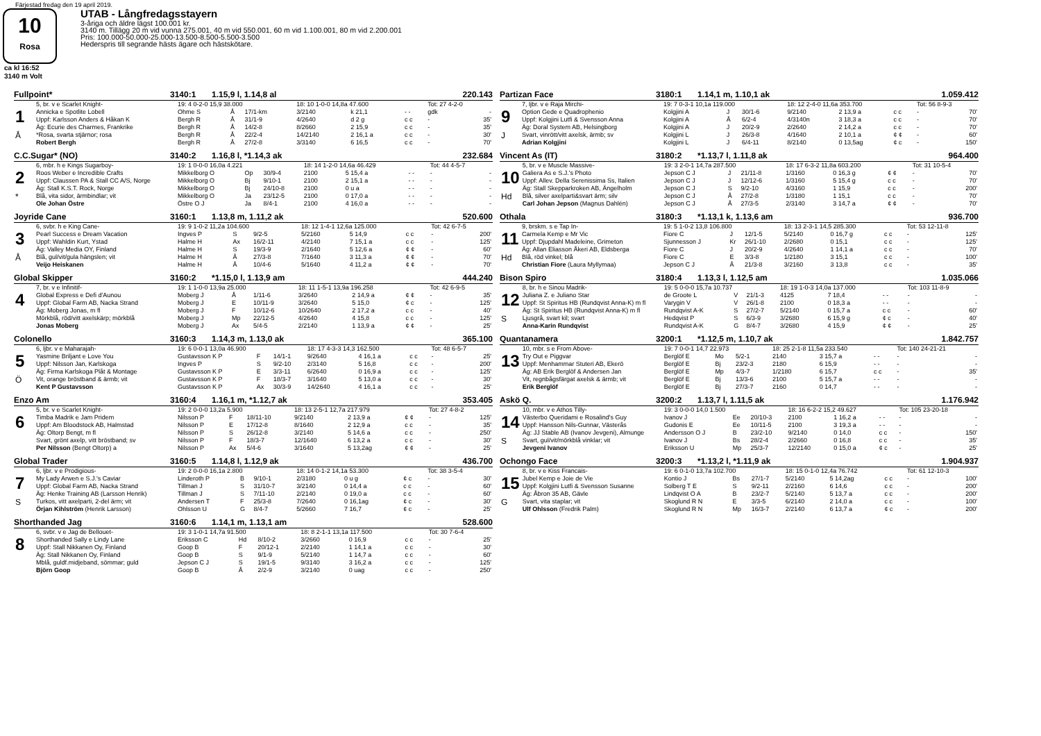Färjestad fredag den 19 april 2019.
10
Rosa
UTAB - Långfredagsstayern
3-åriga och äldre lägst 100.001 kr.
3140 m. Tillägg 20 m vid vunna 275.001, 40 m vid 550.001, 60 m vid 1.100.001, 80 m vid 2.200.001
Pris: 100.000-50.000-25.000-13.500-8.500-5.500-3.500
Hederspris till segrande hästs ägare och hästskötare.
ca kl 16:52
3140 m Volt
Fullpoint* 3140:1 1.15,9 l, 1.14,8 al 220.143
| | 5, br. v e Scarlet Knight- | 19: 4 0-2-0 15,9 38.000 | | | 18: 10 1-0-0 14,8a 47.600 | | | Tot: 27 4-2-0 | |
| 1 Å | Annicka e Spotlite Lobell | Ohme S | Å | 17/1-km | 3/2140 | k 21,1 | - - | gdk | - |
| | Uppf: Karlsson Anders & Håkan K | Bergh R | Å | 31/1-9 | 4/2640 | d 2 g | c c | - | 35' |
| | Äg: Ecurie des Charmes, Frankrike | Bergh R | Å | 14/2-8 | 8/2660 | 2 15,9 | c c | - | 35' |
| | *Rosa, svarta stjärnor; rosa | Bergh R | Å | 22/2-4 | 14/2140 | 2 16,1 a | c c | - | 30' |
| | Robert Bergh | Bergh R | Å | 27/2-8 | 3/3140 | 6 16,5 | c c | - | 70' |
C.C.Sugar* (NO) 3140:2 1.16,8 l, *1.14,3 ak 232.684
| | 6, mbr. h e Kings Sugarboy- | 19: 1 0-0-0 16,0a 4.221 | | | 18: 14 1-2-0 14,6a 46.429 | | | Tot: 44 4-5-7 | |
| 2 * | Roos Weber e Incredible Crafts | Mikkelborg O | Op | 30/9-4 | 2100 | 5 15,4 a | - - | - | - |
| | Uppf: Claussen PA & Stall CC A/S, Norge | Mikkelborg O | Bj | 9/10-1 | 2100 | 2 15,1 a | - - | - | - |
| | Äg: Stall K.S.T. Rock, Norge | Mikkelborg O | Bj | 24/10-8 | 2100 | 0 u a | - - | - | - |
| | Blå, vita sidor, ärmbindlar; vit | Mikkelborg O | Ja | 23/12-5 | 2100 | 0 17,0 a | - - | - | - |
| | Ole Johan Östre | Östre O J | Ja | 8/4-1 | 2100 | 4 16,0 a | - - | - | - |
Joyride Cane 3160:1 1.13,8 m, 1.11,2 ak 520.600
| | 6, svbr. h e King Cane- | 19: 9 1-0-2 11,2a 104.600 | | | 18: 12 1-4-1 12,6a 125.000 | | | Tot: 42 6-7-5 | |
| 3 Å | Pearl Success e Dream Vacation | Ingves P | S | 9/2-5 | 5/2160 | 5 14,9 | c c | - | 200' |
| | Uppf: Wahldin Kurt, Ystad | Halme H | Ax | 16/2-11 | 4/2140 | 7 15,1 a | c c | - | 125' |
| | Äg: Valley Media OY, Finland | Halme H | S | 19/3-9 | 2/1640 | 5 12,6 a | ¢ ¢ | - | 60' |
| | Blå, gul/vit/gula hängslen; vit | Halme H | Å | 27/3-8 | 7/1640 | 3 11,3 a | ¢ ¢ | - | 70' |
| | Veijo Heiskanen | Halme H | Å | 10/4-6 | 5/1640 | 4 11,2 a | ¢ ¢ | - | 70' |
Global Skipper 3160:2 *1.15,0 l, 1.13,9 am 444.240
| | 7, br. v e Infinitif- | 19: 1 1-0-0 13,9a 25.000 | | | 18: 11 1-5-1 13,9a 196.258 | | | Tot: 42 6-9-5 | |
| 4 | Global Express e Defi d'Aunou | Moberg J | Å | 1/11-6 | 3/2640 | 2 14,9 a | ¢ ¢ | - | 35' |
| | Uppf: Global Farm AB, Nacka Strand | Moberg J | E | 10/11-9 | 3/2640 | 5 15,0 | ¢ c | - | 125' |
| | Äg: Moberg Jonas, m fl | Moberg J | F | 10/12-6 | 10/2640 | 2 17,2 a | c c | - | 40' |
| | Mörkblå, röd/vitt axelskärp; mörkblå | Moberg J | Mp | 22/12-5 | 4/2640 | 4 15,8 | c c | - | 125' |
| | Jonas Moberg | Moberg J | Ax | 5/4-5 | 2/2140 | 1 13,9 a | ¢ ¢ | - | 25' |
Colonello 3160:3 1.14,3 m, 1.13,0 ak 365.100
| | 6, ljbr. v e Maharajah- | 19: 6 0-0-1 13,0a 46.900 | | | 18: 17 4-3-3 14,3 162.500 | | | Tot: 48 6-5-7 | |
| 5 Ö | Yasmine Briljant e Love You | Gustavsson K P | F | 14/1-1 | 9/2640 | 4 16,1 a | c c | - | 25' |
| | Uppf: Nilsson Jan, Karlskoga | Ingves P | S | 9/2-10 | 2/3140 | 5 16,8 | c c | - | 200' |
| | Äg: Firma Karlskoga Plåt & Montage | Gustavsson K P | E | 3/3-11 | 6/2640 | 0 16,9 a | c c | - | 125' |
| | Vit, orange bröstband & ärmb; vit | Gustavsson K P | F | 18/3-7 | 3/1640 | 5 13,0 a | c c | - | 30' |
| | Kent P Gustavsson | Gustavsson K P | Ax | 30/3-9 | 14/2640 | 4 16,1 a | c c | - | 25' |
Enzo Am 3160:4 1.16,1 m, *1.12,7 ak 353.405
| | 5, br. v e Scarlet Knight- | 19: 2 0-0-0 13,2a 5.900 | | | 18: 13 2-5-1 12,7a 217.979 | | | Tot: 27 4-8-2 | |
| 6 | Timba Madrik e Jam Pridem | Nilsson P | F | 18/11-10 | 9/2140 | 2 13,9 a | ¢ ¢ | - | 125' |
| | Uppf: Am Bloodstock AB, Halmstad | Nilsson P | E | 17/12-8 | 8/1640 | 2 12,9 a | c c | - | 35' |
| | Äg: Oltorp Bengt, m fl | Nilsson P | S | 26/12-8 | 3/2140 | 5 14,6 a | c c | - | 250' |
| | Svart, grönt axelp, vitt bröstband; sv | Nilsson P | F | 18/3-7 | 12/1640 | 6 13,2 a | c c | - | 30' |
| | Per Nilsson (Bengt Oltorp) a | Nilsson P | Ax | 5/4-6 | 3/1640 | 5 13,2ag | ¢ ¢ | - | 25' |
Global Trader 3160:5 1.14,8 l, 1.12,9 ak 436.700
| | 6, ljbr. v e Prodigious- | 19: 2 0-0-0 16,1a 2.800 | | | 18: 14 0-1-2 14,1a 53.300 | | | Tot: 38 3-5-4 | |
| 7 S | My Lady Arwen e S.J.'s Caviar | Linderoth P | B | 9/10-1 | 2/3180 | 0 u g | ¢ c | - | 30' |
| | Uppf: Global Farm AB, Nacka Strand | Tillman J | S | 31/10-7 | 3/2140 | 0 14,4 a | c c | - | 60' |
| | Äg: Henke Training AB (Larsson Henrik) | Tillman J | S | 7/11-10 | 2/2140 | 0 19,0 a | c c | - | 60' |
| | Turkos, vitt axelparti, 2-del ärm; vit | Andersen T | F | 25/3-8 | 7/2640 | 0 16,1ag | ¢ c | - | 30' |
| | Örjan Kihlström (Henrik Larsson) | Ohlsson U | G | 8/4-7 | 5/2660 | 7 16,7 | ¢ c | - | 25' |
Shorthanded Jag 3160:6 1.14,1 m, 1.13,1 am 528.600
| | 6, svbr. v e Jag de Bellouet- | 19: 3 1-0-1 14,7a 91.500 | | | 18: 8 2-1-1 13,1a 117.500 | | | Tot: 30 7-6-4 | |
| 8 | Shorthanded Sally e Lindy Lane | Eriksson C | Hd | 8/10-2 | 3/2660 | 0 16,9 | c c | - | 25' |
| | Uppf: Stall Nikkanen Oy, Finland | Goop B | F | 20/12-1 | 2/2140 | 1 14,1 a | c c | - | 30' |
| | Äg: Stall Nikkanen Oy, Finland | Goop B | S | 9/1-9 | 5/2140 | 1 14,7 a | c c | - | 60' |
| | Mblå, guldf.midjeband, sömmar; guld | Jepson C J | S | 19/1-5 | 9/3140 | 3 16,2 a | c c | - | 125' |
| | Björn Goop | Goop B | Å | 2/2-9 | 3/2140 | 0 uag | c c | - | 250' |
Partizan Face 3180:1 1.14,1 m, 1.10,1 ak 1.059.412
| | 7, ljbr. v e Raja Mirchi- | 19: 7 0-3-1 10,1a 119.000 | | | 18: 12 2-4-0 11,6a 353.700 | | | Tot: 56 8-9-3 | |
| 9 J | Option Gede e Quadrophenio | Kolgjini A | J | 30/1-6 | 9/2140 | 2 13,9 a | c c | - | 70' |
| | Uppf: Kolgjini Lutfi & Svensson Anna | Kolgjini A | Å | 6/2-4 | 4/3140n | 3 18,3 a | c c | - | 70' |
| | Äg: Doral System AB, Helsingborg | Kolgjini A | J | 20/2-9 | 2/2640 | 2 14,2 a | c c | - | 70' |
| | Svart, vinrött/vitt axelsk, ärmb; sv | Kolgjini L | J | 26/3-8 | 4/1640 | 2 10,1 a | ¢ ¢ | - | 60' |
| | Adrian Kolgjini | Kolgjini L | J | 6/4-11 | 8/2140 | 0 13,5ag | ¢ c | - | 150' |
Vincent As (IT) 3180:2 *1.13,7 l, 1.11,8 ak 964.400
| | 5, br. v e Muscle Massive- | 19: 3 2-0-1 14,7a 287.500 | | | 18: 17 6-3-2 11,8a 603.200 | | | Tot: 31 10-5-4 | |
| 10 Hd | Galiera As e S.J.'s Photo | Jepson C J | J | 21/11-8 | 1/3160 | 0 16,3 g | ¢ ¢ | - | 70' |
| | Uppf: Allev. Della Serenissima Ss, Italien | Jepson C J | J | 12/12-6 | 1/3160 | 5 15,4 g | c c | - | 70' |
| | Äg: Stall Skepparkroken AB, Ängelholm | Jepson C J | S | 9/2-10 | 4/3160 | 1 15,9 | c c | - | 200' |
| | Blå, silver axelparti&svart ärm; silv | Jepson C J | Å | 27/2-8 | 1/3180 | 1 15,1 | c c | - | 70' |
| | Carl Johan Jepson (Magnus Dahlén) | Jepson C J | Å | 27/3-5 | 2/3140 | 3 14,7 a | ¢ ¢ | - | 70' |
Othala 3180:3 *1.13,1 k, 1.13,6 am 936.700
| | 9, brskm. s e Tap In- | 19: 5 1-0-2 13,8 106.800 | | | 18: 13 2-3-1 14,5 285.300 | | | Tot: 53 12-11-8 | |
| 11 Hd | Carmela Kemp e Mr Vic | Fiore C | J | 12/1-5 | 5/2140 | 0 16,7 g | c c | - | 125' |
| | Uppf: Djupdahl Madeleine, Grimeton | Sjunnesson J | Kr | 26/1-10 | 2/2680 | 0 15,1 | c c | - | 125' |
| | Äg: Allan Eliasson Åkeri AB, Eldsberga | Fiore C | J | 20/2-9 | 4/2640 | 1 14,1 a | c c | - | 70' |
| | Blå, röd vinkel; blå | Fiore C | E | 3/3-8 | 1/2180 | 3 15,1 | c c | - | 100' |
| | Christian Fiore (Laura Myllymaa) | Jepson C J | Å | 21/3-8 | 3/2160 | 3 13,8 | c c | - | 35' |
Bison Spiro 3180:4 1.13,3 l, 1.12,5 am 1.035.066
| | 8, br. h e Sinou Madrik- | 19: 5 0-0-0 15,7a 10.737 | | | 18: 19 1-0-3 14,0a 137.000 | | | Tot: 103 11-8-9 | |
| 12 S | Juliana Z. e Juliano Star | de Groote L | V | 21/1-3 | 4125 | 7 18,4 | - - | - | - |
| | Uppf: St Spiritus HB (Rundqvist Anna-K) m fl | Varygin V | V | 26/1-8 | 2100 | 0 18,3 a | - - | - | - |
| | Äg: St Spiritus HB (Rundqvist Anna-K) m fl | Rundqvist A-K | S | 27/2-7 | 5/2140 | 0 15,7 a | c c | - | 60' |
| | Ljusgrå, svart kil; svart | Hedqvist P | S | 6/3-9 | 3/2680 | 6 15,9 g | ¢ c | - | 40' |
| | Anna-Karin Rundqvist | Rundqvist A-K | G | 8/4-7 | 3/2680 | 4 15,9 | ¢ ¢ | - | 25' |
Quantanamera 3200:1 *1.12,5 m, 1.10,7 ak 1.842.757
| | 10, mbr. s e From Above- | 19: 7 0-0-1 14,7 22.973 | | | 18: 25 2-1-8 11,5a 233.540 | | | Tot: 140 24-21-21 | |
| 13 | Try Out e Piggvar | Berglöf E | Mo | 5/2-1 | 2140 | 3 15,7 a | - - | - | - |
| | Uppf: Menhammar Stuteri AB, Ekerö | Berglöf E | Bj | 23/2-3 | 2180 | 6 15,9 | - - | - | - |
| | Äg: AB Erik Berglöf & Andersen Jan | Berglöf E | Mp | 4/3-7 | 1/2180 | 6 15,7 | c c | - | 35' |
| | Vit, regnbågsfärgat axelsk & ärmb; vit | Berglöf E | Bj | 13/3-6 | 2100 | 5 15,7 a | - - | - | - |
| | Erik Berglöf | Berglöf E | Bj | 27/3-7 | 2160 | 0 14,7 | - - | - | - |
Askö Q. 3200:2 1.13,7 l, 1.11,5 ak 1.176.942
| | 10, mbr. v e Athos Tilly- | 19: 3 0-0-0 14,0 1.500 | | | 18: 16 6-2-2 15,2 49.627 | | | Tot: 105 23-20-18 | |
| 14 S | Västerbo Queridami e Rosalind's Guy | Ivanov J | Ee | 20/10-3 | 2100 | 1 16,2 a | - - | - | - |
| | Uppf: Hansson Nils-Gunnar, Västerås | Gudonis E | Ee | 10/11-5 | 2100 | 3 19,3 a | - - | - | - |
| | Äg: JJ Stable AB (Ivanov Jevgeni), Almunge | Andersson O J | B | 23/2-10 | 9/2140 | 0 14,0 | c c | - | 150' |
| | Svart, gul/vit/mörkblå vinklar; vit | Ivanov J | Bs | 28/2-4 | 2/2660 | 0 16,8 | c c | - | 35' |
| | Jevgeni Ivanov | Eriksson U | Mp | 25/3-7 | 12/2140 | 0 15,0 a | ¢ c | - | 25' |
Ochongo Face 3200:3 *1.13,2 l, *1.11,9 ak 1.904.937
| | 8, br. v e Kiss Francais- | 19: 6 0-1-0 13,7a 102.700 | | | 18: 15 0-1-0 12,4a 76.742 | | | Tot: 61 12-10-3 | |
| 15 G | Jubel Kemp e Joie de Vie | Kontio J | Bs | 27/1-7 | 5/2140 | 5 14,2ag | c c | - | 100' |
| | Uppf: Kolgjini Lutfi & Svensson Susanne | Solberg T E | S | 9/2-11 | 2/2160 | 6 14,6 | c c | - | 200' |
| | Äg: Åbron 35 AB, Gävle | Lindqvist O A | B | 23/2-7 | 5/2140 | 5 13,7 a | c c | - | 200' |
| | Svart, vita staplar; vit | Skoglund R N | E | 3/3-5 | 6/2140 | 2 14,0 a | c c | - | 100' |
| | Ulf Ohlsson (Fredrik Palm) | Skoglund R N | Mp | 16/3-7 | 2/2140 | 6 13,7 a | ¢ c | - | 200' |